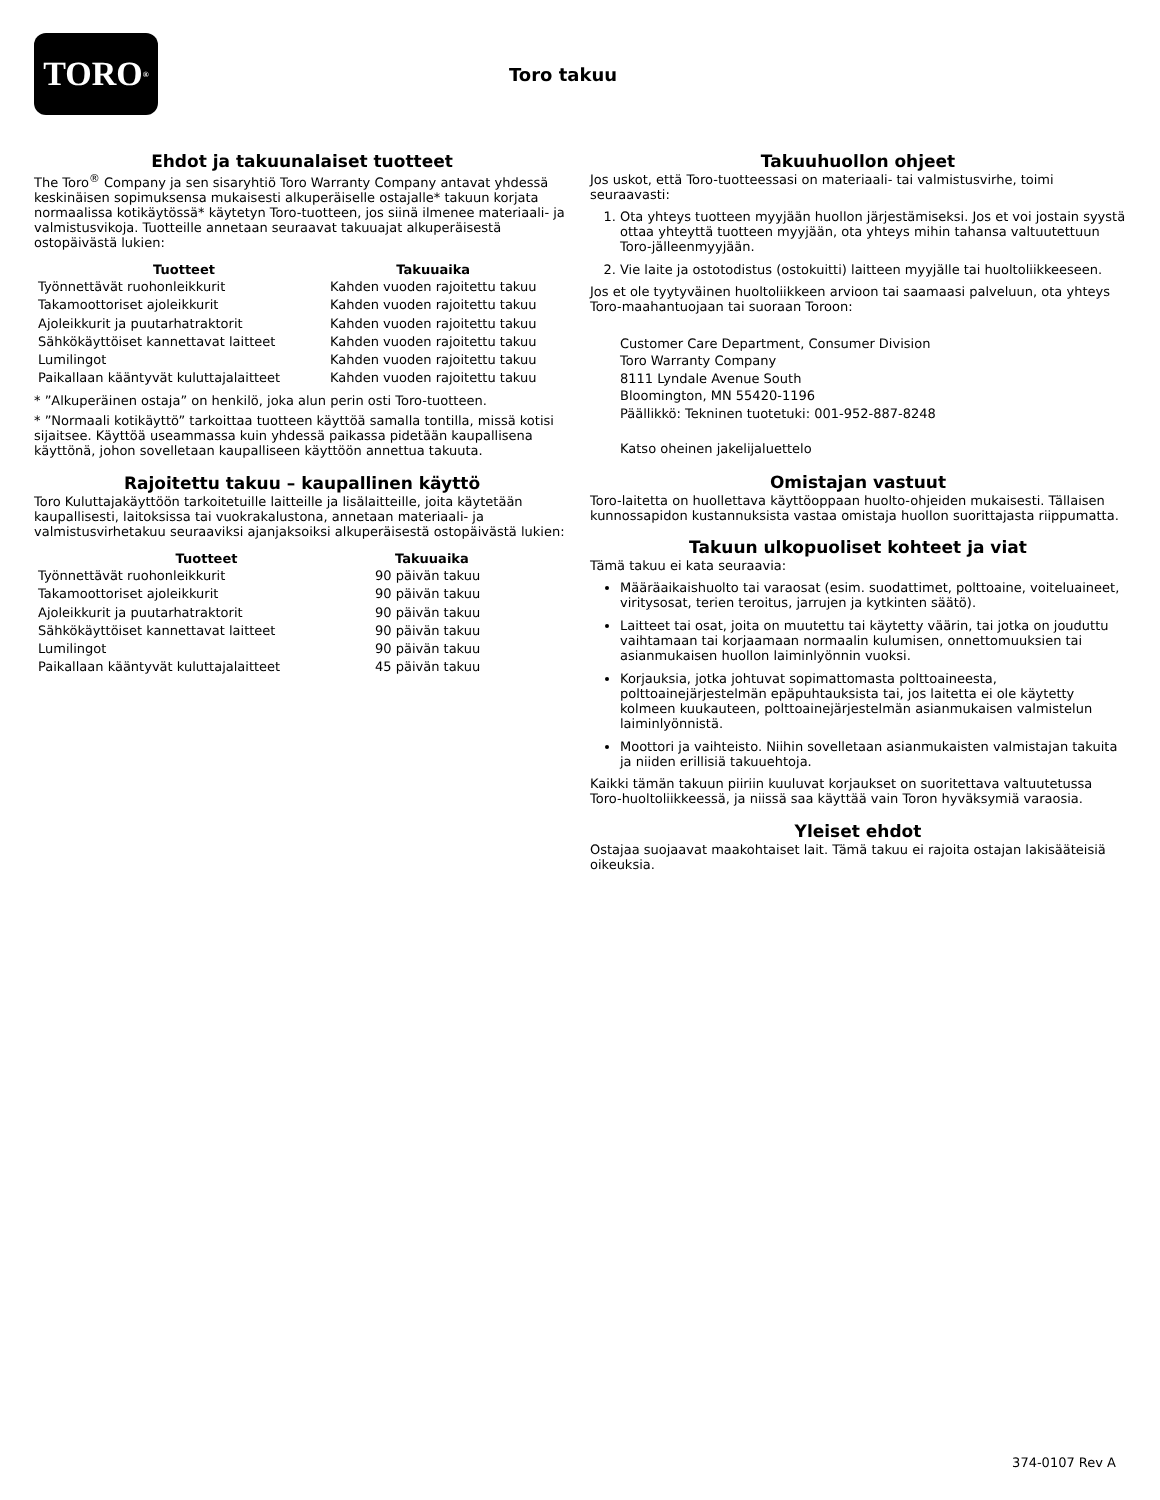TORO<sup>®</sup>
Toro takuu
Ehdot ja takuunalaiset tuotteet
The Toro<sup>®</sup> Company ja sen sisaryhtiö Toro Warranty Company antavat yhdessä keskinäisen sopimuksensa mukaisesti alkuperäiselle ostajalle* takuun korjata normaalissa kotikäytössä* käytetyn Toro-tuotteen, jos siinä ilmenee materiaali- ja valmistusvikoja. Tuotteille annetaan seuraavat takuuajat alkuperäisestä ostopäivästä lukien:
| Tuotteet | Takuuaika |
| --- | --- |
| Työnnettävät ruohonleikkurit | Kahden vuoden rajoitettu takuu |
| Takamoottoriset ajoleikkurit | Kahden vuoden rajoitettu takuu |
| Ajoleikkurit ja puutarhatraktorit | Kahden vuoden rajoitettu takuu |
| Sähkökäyttöiset kannettavat laitteet | Kahden vuoden rajoitettu takuu |
| Lumilingot | Kahden vuoden rajoitettu takuu |
| Paikallaan kääntyvät kuluttajalaitteet | Kahden vuoden rajoitettu takuu |
* ”Alkuperäinen ostaja” on henkilö, joka alun perin osti Toro-tuotteen.
* ”Normaali kotikäyttö” tarkoittaa tuotteen käyttöä samalla tontilla, missä kotisi sijaitsee. Käyttöä useammassa kuin yhdessä paikassa pidetään kaupallisena käyttönä, johon sovelletaan kaupalliseen käyttöön annettua takuuta.
Rajoitettu takuu – kaupallinen käyttö
Toro Kuluttajakäyttöön tarkoitetuille laitteille ja lisälaitteille, joita käytetään kaupallisesti, laitoksissa tai vuokrakalustona, annetaan materiaali- ja valmistusvirhetakuu seuraaviksi ajanjaksoiksi alkuperäisestä ostopäivästä lukien:
| Tuotteet | Takuuaika |
| --- | --- |
| Työnnettävät ruohonleikkurit | 90 päivän takuu |
| Takamoottoriset ajoleikkurit | 90 päivän takuu |
| Ajoleikkurit ja puutarhatraktorit | 90 päivän takuu |
| Sähkökäyttöiset kannettavat laitteet | 90 päivän takuu |
| Lumilingot | 90 päivän takuu |
| Paikallaan kääntyvät kuluttajalaitteet | 45 päivän takuu |
Takuuhuollon ohjeet
Jos uskot, että Toro-tuotteessasi on materiaali- tai valmistusvirhe, toimi seuraavasti:
1. Ota yhteys tuotteen myyjään huollon järjestämiseksi. Jos et voi jostain syystä ottaa yhteyttä tuotteen myyjään, ota yhteys mihin tahansa valtuutettuun Toro-jälleenmyyjään.
2. Vie laite ja ostotodistus (ostokuitti) laitteen myyjälle tai huoltoliikkeeseen.
Jos et ole tyytyväinen huoltoliikkeen arvioon tai saamaasi palveluun, ota yhteys Toro-maahantuojaan tai suoraan Toroon:
Customer Care Department, Consumer Division
Toro Warranty Company
8111 Lyndale Avenue South
Bloomington, MN 55420-1196
Päällikkö: Tekninen tuotetuki: 001-952-887-8248
Katso oheinen jakelijaluettelo
Omistajan vastuut
Toro-laitetta on huollettava käyttöoppaan huolto-ohjeiden mukaisesti. Tällaisen kunnossapidon kustannuksista vastaa omistaja huollon suorittajasta riippumatta.
Takuun ulkopuoliset kohteet ja viat
Tämä takuu ei kata seuraavia:
Määräaikaishuolto tai varaosat (esim. suodattimet, polttoaine, voiteluaineet, viritysosat, terien teroitus, jarrujen ja kytkinten säätö).
Laitteet tai osat, joita on muutettu tai käytetty väärin, tai jotka on jouduttu vaihtamaan tai korjaamaan normaalin kulumisen, onnettomuuksien tai asianmukaisen huollon laiminlyönnin vuoksi.
Korjauksia, jotka johtuvat sopimattomasta polttoaineesta, polttoainejärjestelmän epäpuhtauksista tai, jos laitetta ei ole käytetty kolmeen kuukauteen, polttoainejärjestelmän asianmukaisen valmistelun laiminlyönnistä.
Moottori ja vaihteisto. Niihin sovelletaan asianmukaisten valmistajan takuita ja niiden erillisiä takuuehtoja.
Kaikki tämän takuun piiriin kuuluvat korjaukset on suoritettava valtuutetussa Toro-huoltoliikkeessä, ja niissä saa käyttää vain Toron hyväksymiä varaosia.
Yleiset ehdot
Ostajaa suojaavat maakohtaiset lait. Tämä takuu ei rajoita ostajan lakisääteisiä oikeuksia.
374-0107 Rev A